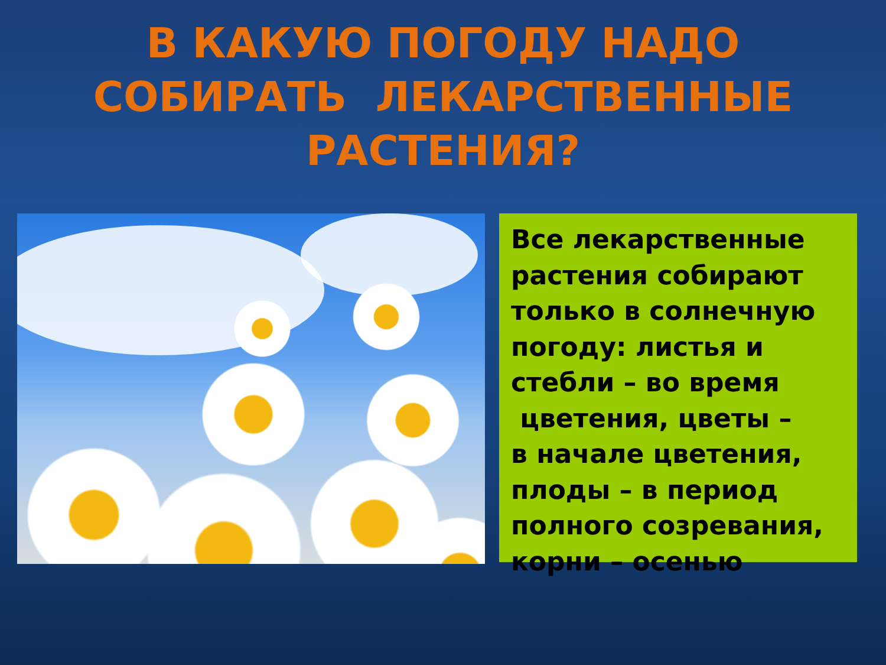В КАКУЮ ПОГОДУ НАДО
СОБИРАТЬ ЛЕКАРСТВЕННЫЕ
РАСТЕНИЯ?
Все лекарственные растения собирают только в солнечную погоду: листья и стебли – во время
цветения, цветы –
в начале цветения, плоды – в период полного созревания, корни – осенью